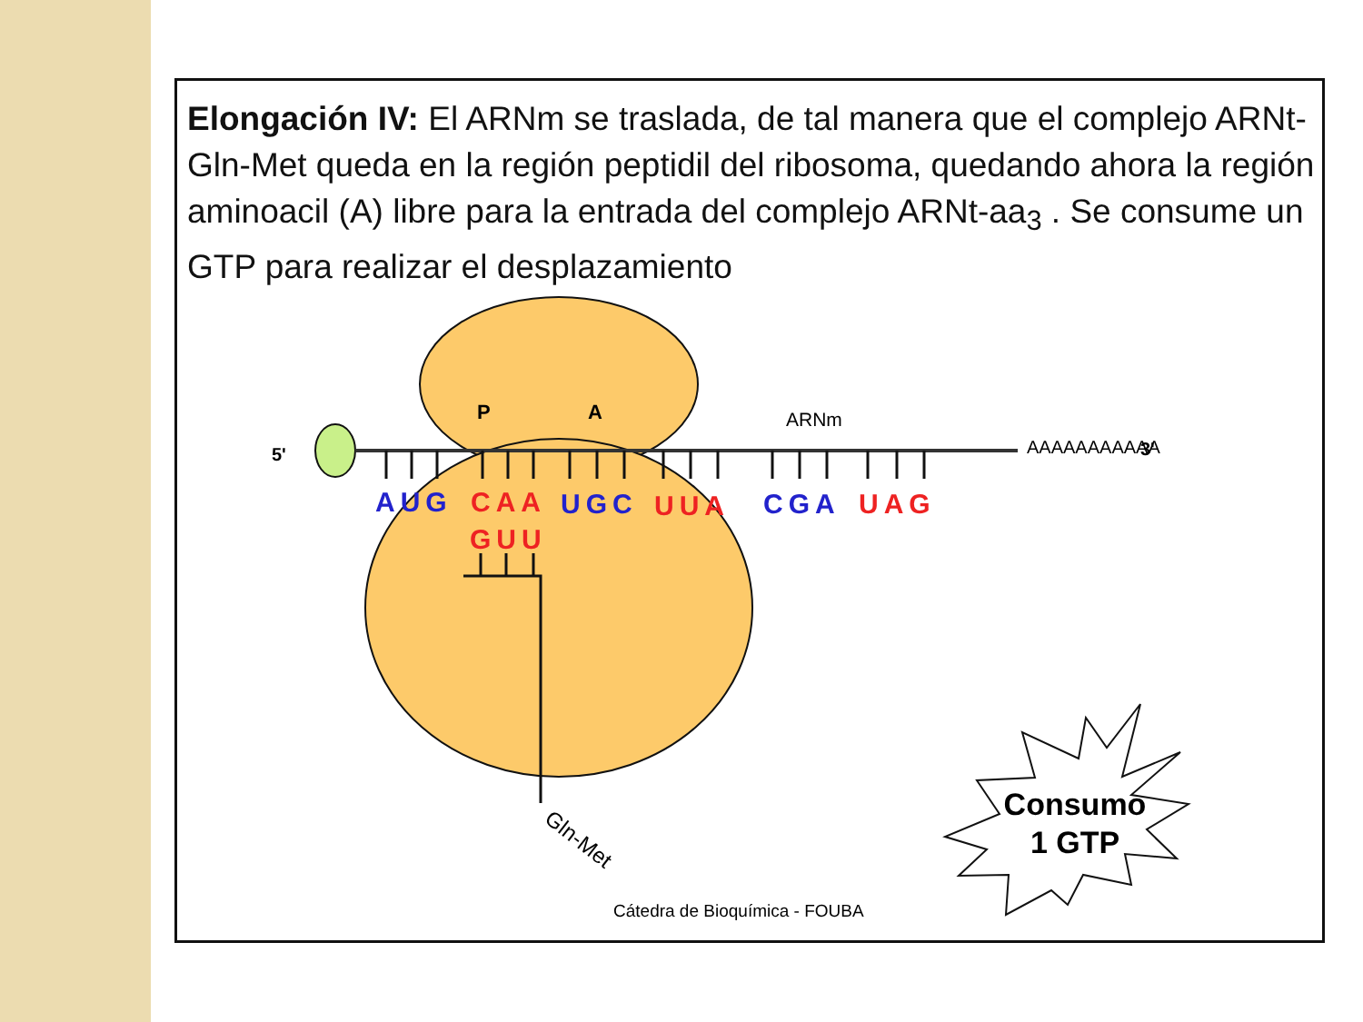Elongación IV: El ARNm se traslada, de tal manera que el complejo ARNt-Gln-Met queda en la región peptidil del ribosoma, quedando ahora la región aminoacil (A) libre para la entrada del complejo ARNt-aa<sub>3</sub> . Se consume un GTP para realizar el desplazamiento
5'
P
A
ARNm
AAAAAAAAAAA
3'
AUG
CAA
UGC
UUA
CGA
UAG
GUU
Gln-Met
Cátedra de Bioquímica - FOUBA
Consumo
1 GTP